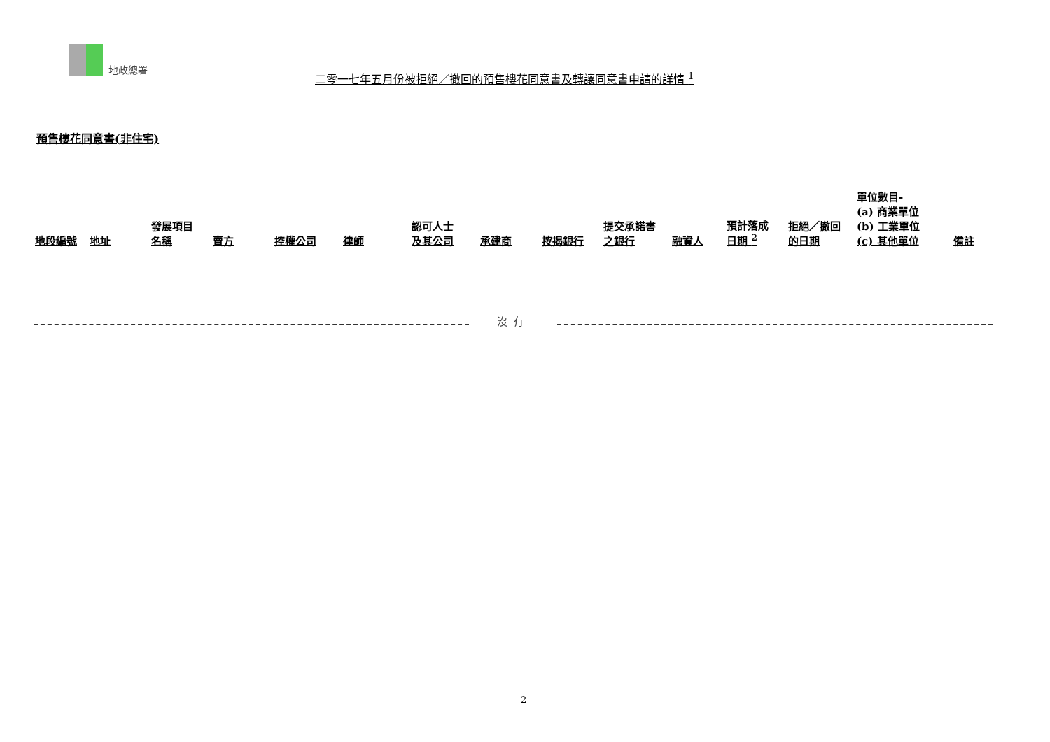地政總署
二零一七年五月份被拒絕／撤回的預售樓花同意書及轉讓同意書申請的詳情 <sup>1</sup>
預售樓花同意書(非住宅)
| 地段編號 | 地址 | 發展項目 名稱 | 賣方 | 控權公司 | 律師 | 認可人士 及其公司 | 承建商 | 按揭銀行 | 提交承諾書 之銀行 | 融資人 | 預計落成 日期 <sup>2</sup> | 拒絕／撤回 的日期 | 單位數目- (a) 商業單位 (b) 工業單位 (c) 其他單位 | 備註 |
| --- | --- | --- | --- | --- | --- | --- | --- | --- | --- | --- | --- | --- | --- | --- |
沒有
2